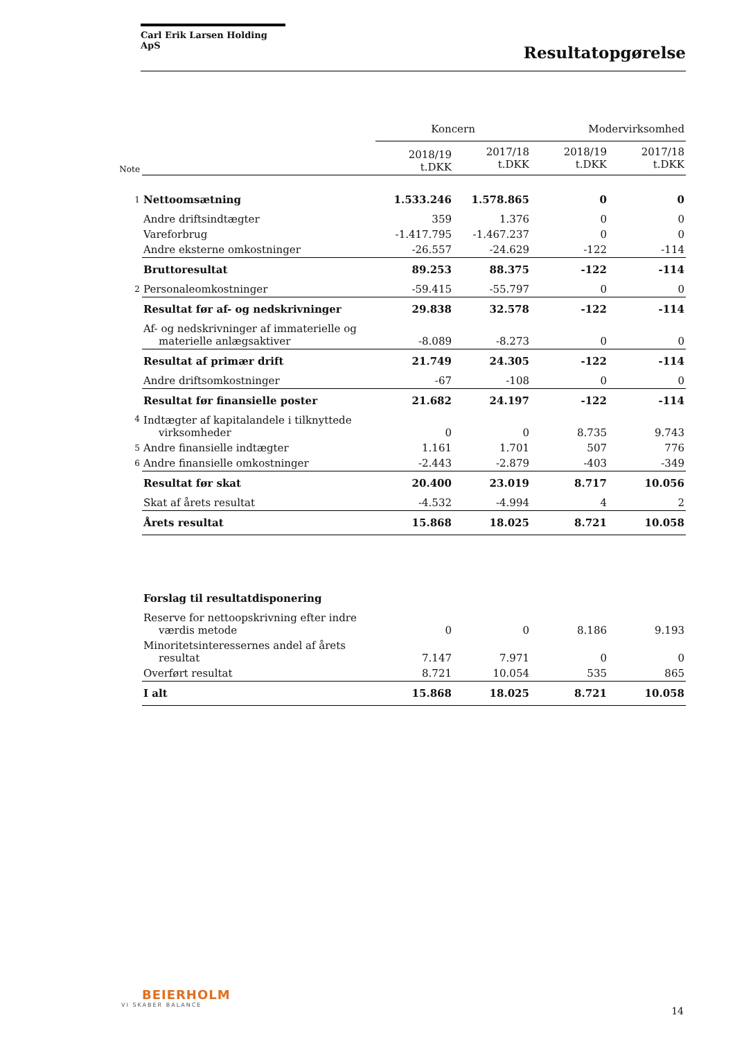Carl Erik Larsen Holding ApS
Resultatopgørelse
| | | Koncern | | Modervirksomhed | |
| Note | | 2018/19 t.DKK | 2017/18 t.DKK | 2018/19 t.DKK | 2017/18 t.DKK |
| 1 | Nettoomsætning | 1.533.246 | 1.578.865 | 0 | 0 |
| | Andre driftsindtægter | 359 | 1.376 | 0 | 0 |
| | Vareforbrug | -1.417.795 | -1.467.237 | 0 | 0 |
| | Andre eksterne omkostninger | -26.557 | -24.629 | -122 | -114 |
| | Bruttoresultat | 89.253 | 88.375 | -122 | -114 |
| 2 | Personaleomkostninger | -59.415 | -55.797 | 0 | 0 |
| | Resultat før af- og nedskrivninger | 29.838 | 32.578 | -122 | -114 |
| | Af- og nedskrivninger af immaterielle og materielle anlægsaktiver | -8.089 | -8.273 | 0 | 0 |
| | Resultat af primær drift | 21.749 | 24.305 | -122 | -114 |
| | Andre driftsomkostninger | -67 | -108 | 0 | 0 |
| | Resultat før finansielle poster | 21.682 | 24.197 | -122 | -114 |
| 4 | Indtægter af kapitalandele i tilknyttede virksomheder | 0 | 0 | 8.735 | 9.743 |
| 5 | Andre finansielle indtægter | 1.161 | 1.701 | 507 | 776 |
| 6 | Andre finansielle omkostninger | -2.443 | -2.879 | -403 | -349 |
| | Resultat før skat | 20.400 | 23.019 | 8.717 | 10.056 |
| | Skat af årets resultat | -4.532 | -4.994 | 4 | 2 |
| | Årets resultat | 15.868 | 18.025 | 8.721 | 10.058 |
| | Forslag til resultatdisponering | | | | |
| | Reserve for nettoopskrivning efter indre værdis metode | 0 | 0 | 8.186 | 9.193 |
| | Minoritetsinteressernes andel af årets resultat | 7.147 | 7.971 | 0 | 0 |
| | Overført resultat | 8.721 | 10.054 | 535 | 865 |
| | I alt | 15.868 | 18.025 | 8.721 | 10.058 |
BEIERHOLM
VI SKABER BALANCE
14